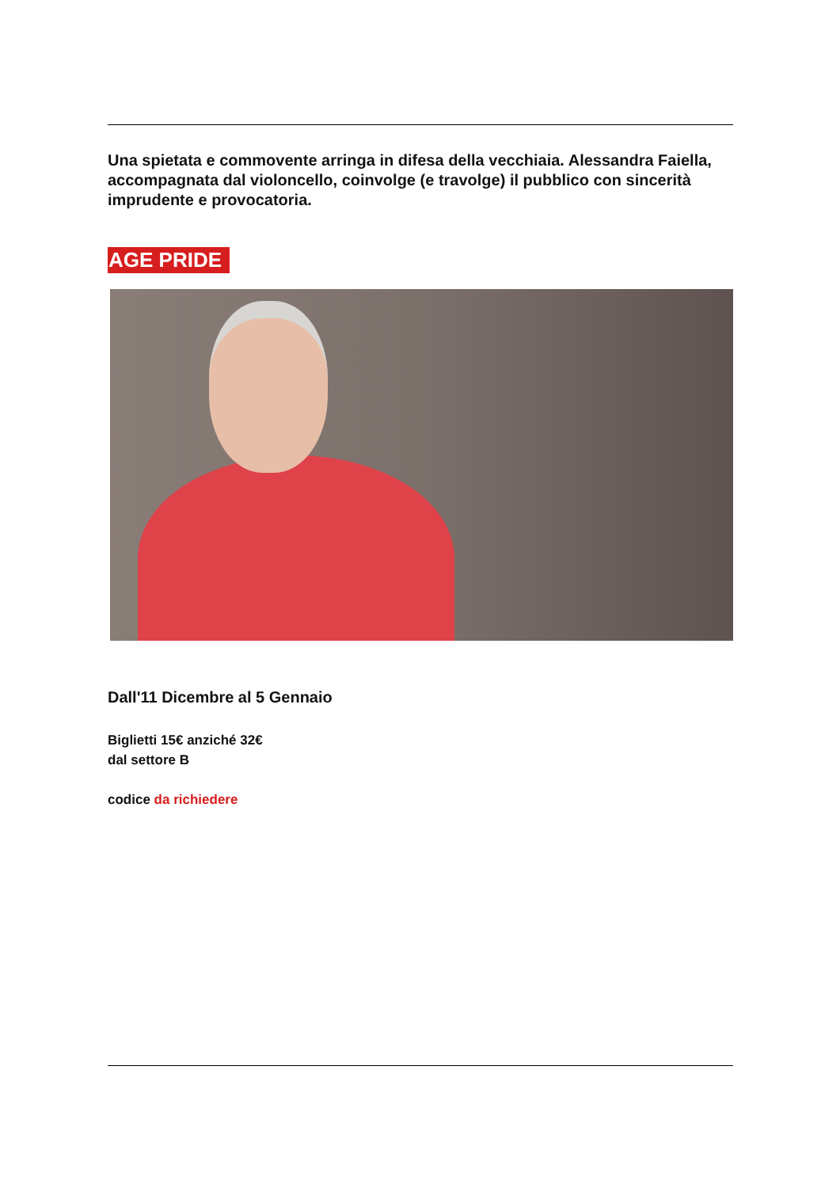Una spietata e commovente arringa in difesa della vecchiaia. Alessandra Faiella, accompagnata dal violoncello, coinvolge (e travolge) il pubblico con sincerità imprudente e provocatoria.
AGE PRIDE
Dall'11 Dicembre al 5 Gennaio
Biglietti 15€ anziché 32€
dal settore B
codice da richiedere